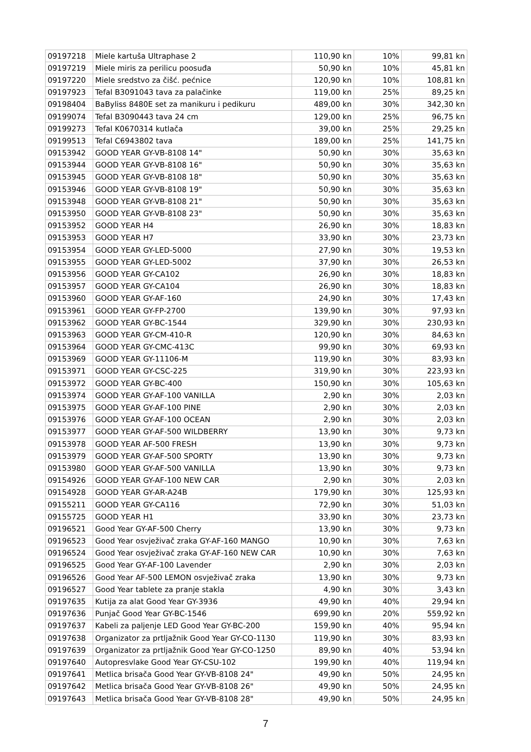| 09197218 | Miele kartuša Ultraphase 2 | 110,90 kn | 10% | 99,81 kn |
| 09197219 | Miele miris za perilicu poosuđa | 50,90 kn | 10% | 45,81 kn |
| 09197220 | Miele sredstvo za čišć. pećnice | 120,90 kn | 10% | 108,81 kn |
| 09197923 | Tefal B3091043 tava za palačinke | 119,00 kn | 25% | 89,25 kn |
| 09198404 | BaByliss 8480E set za manikuru i pedikuru | 489,00 kn | 30% | 342,30 kn |
| 09199074 | Tefal B3090443 tava 24 cm | 129,00 kn | 25% | 96,75 kn |
| 09199273 | Tefal K0670314 kutlača | 39,00 kn | 25% | 29,25 kn |
| 09199513 | Tefal C6943802 tava | 189,00 kn | 25% | 141,75 kn |
| 09153942 | GOOD YEAR GY-VB-8108 14" | 50,90 kn | 30% | 35,63 kn |
| 09153944 | GOOD YEAR GY-VB-8108 16" | 50,90 kn | 30% | 35,63 kn |
| 09153945 | GOOD YEAR GY-VB-8108 18" | 50,90 kn | 30% | 35,63 kn |
| 09153946 | GOOD YEAR GY-VB-8108 19" | 50,90 kn | 30% | 35,63 kn |
| 09153948 | GOOD YEAR GY-VB-8108 21" | 50,90 kn | 30% | 35,63 kn |
| 09153950 | GOOD YEAR GY-VB-8108 23" | 50,90 kn | 30% | 35,63 kn |
| 09153952 | GOOD YEAR H4 | 26,90 kn | 30% | 18,83 kn |
| 09153953 | GOOD YEAR H7 | 33,90 kn | 30% | 23,73 kn |
| 09153954 | GOOD YEAR GY-LED-5000 | 27,90 kn | 30% | 19,53 kn |
| 09153955 | GOOD YEAR GY-LED-5002 | 37,90 kn | 30% | 26,53 kn |
| 09153956 | GOOD YEAR GY-CA102 | 26,90 kn | 30% | 18,83 kn |
| 09153957 | GOOD YEAR GY-CA104 | 26,90 kn | 30% | 18,83 kn |
| 09153960 | GOOD YEAR GY-AF-160 | 24,90 kn | 30% | 17,43 kn |
| 09153961 | GOOD YEAR GY-FP-2700 | 139,90 kn | 30% | 97,93 kn |
| 09153962 | GOOD YEAR GY-BC-1544 | 329,90 kn | 30% | 230,93 kn |
| 09153963 | GOOD YEAR GY-CM-410-R | 120,90 kn | 30% | 84,63 kn |
| 09153964 | GOOD YEAR GY-CMC-413C | 99,90 kn | 30% | 69,93 kn |
| 09153969 | GOOD YEAR GY-11106-M | 119,90 kn | 30% | 83,93 kn |
| 09153971 | GOOD YEAR GY-CSC-225 | 319,90 kn | 30% | 223,93 kn |
| 09153972 | GOOD YEAR GY-BC-400 | 150,90 kn | 30% | 105,63 kn |
| 09153974 | GOOD YEAR GY-AF-100 VANILLA | 2,90 kn | 30% | 2,03 kn |
| 09153975 | GOOD YEAR GY-AF-100 PINE | 2,90 kn | 30% | 2,03 kn |
| 09153976 | GOOD YEAR GY-AF-100 OCEAN | 2,90 kn | 30% | 2,03 kn |
| 09153977 | GOOD YEAR GY-AF-500 WILDBERRY | 13,90 kn | 30% | 9,73 kn |
| 09153978 | GOOD YEAR AF-500 FRESH | 13,90 kn | 30% | 9,73 kn |
| 09153979 | GOOD YEAR GY-AF-500 SPORTY | 13,90 kn | 30% | 9,73 kn |
| 09153980 | GOOD YEAR GY-AF-500 VANILLA | 13,90 kn | 30% | 9,73 kn |
| 09154926 | GOOD YEAR GY-AF-100 NEW CAR | 2,90 kn | 30% | 2,03 kn |
| 09154928 | GOOD YEAR GY-AR-A24B | 179,90 kn | 30% | 125,93 kn |
| 09155211 | GOOD YEAR GY-CA116 | 72,90 kn | 30% | 51,03 kn |
| 09155725 | GOOD YEAR H1 | 33,90 kn | 30% | 23,73 kn |
| 09196521 | Good Year GY-AF-500 Cherry | 13,90 kn | 30% | 9,73 kn |
| 09196523 | Good Year osvježivač zraka GY-AF-160 MANGO | 10,90 kn | 30% | 7,63 kn |
| 09196524 | Good Year osvježivač zraka GY-AF-160 NEW CAR | 10,90 kn | 30% | 7,63 kn |
| 09196525 | Good Year GY-AF-100 Lavender | 2,90 kn | 30% | 2,03 kn |
| 09196526 | Good Year AF-500 LEMON osvježivač zraka | 13,90 kn | 30% | 9,73 kn |
| 09196527 | Good Year tablete za pranje stakla | 4,90 kn | 30% | 3,43 kn |
| 09197635 | Kutija za alat Good Year GY-3936 | 49,90 kn | 40% | 29,94 kn |
| 09197636 | Punjač Good Year GY-BC-1546 | 699,90 kn | 20% | 559,92 kn |
| 09197637 | Kabeli za paljenje LED Good Year GY-BC-200 | 159,90 kn | 40% | 95,94 kn |
| 09197638 | Organizator za prtljažnik Good Year GY-CO-1130 | 119,90 kn | 30% | 83,93 kn |
| 09197639 | Organizator za prtljažnik Good Year GY-CO-1250 | 89,90 kn | 40% | 53,94 kn |
| 09197640 | Autopresvlake Good Year GY-CSU-102 | 199,90 kn | 40% | 119,94 kn |
| 09197641 | Metlica brisača Good Year GY-VB-8108 24" | 49,90 kn | 50% | 24,95 kn |
| 09197642 | Metlica brisača Good Year GY-VB-8108 26" | 49,90 kn | 50% | 24,95 kn |
| 09197643 | Metlica brisača Good Year GY-VB-8108 28" | 49,90 kn | 50% | 24,95 kn |
7